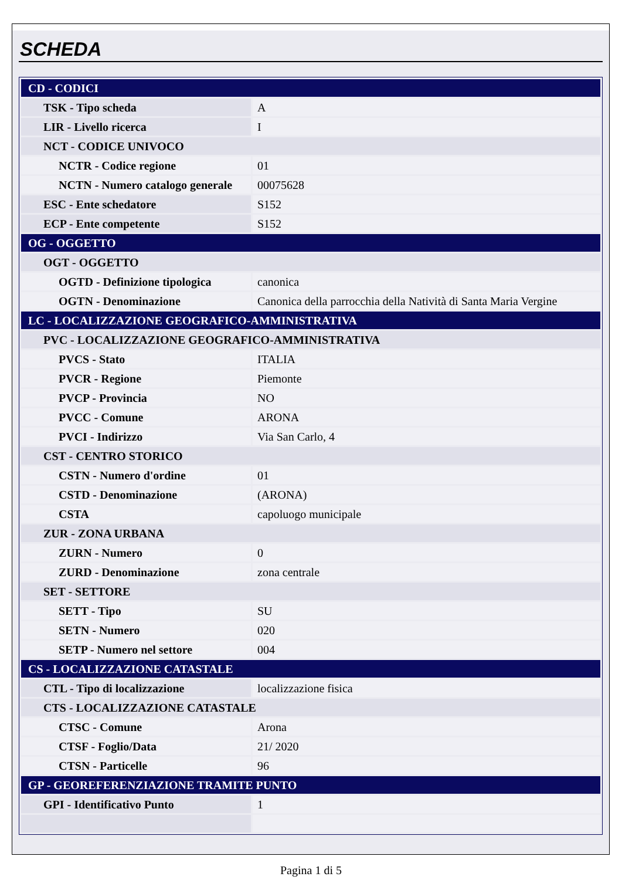SCHEDA
| CD - CODICI | |
| TSK - Tipo scheda | A |
| LIR - Livello ricerca | I |
| NCT - CODICE UNIVOCO | |
| NCTR - Codice regione | 01 |
| NCTN - Numero catalogo generale | 00075628 |
| ESC - Ente schedatore | S152 |
| ECP - Ente competente | S152 |
| OG - OGGETTO | |
| OGT - OGGETTO | |
| OGTD - Definizione tipologica | canonica |
| OGTN - Denominazione | Canonica della parrocchia della Natività di Santa Maria Vergine |
| LC - LOCALIZZAZIONE GEOGRAFICO-AMMINISTRATIVA | |
| PVC - LOCALIZZAZIONE GEOGRAFICO-AMMINISTRATIVA | |
| PVCS - Stato | ITALIA |
| PVCR - Regione | Piemonte |
| PVCP - Provincia | NO |
| PVCC - Comune | ARONA |
| PVCI - Indirizzo | Via San Carlo, 4 |
| CST - CENTRO STORICO | |
| CSTN - Numero d'ordine | 01 |
| CSTD - Denominazione | (ARONA) |
| CSTA | capoluogo municipale |
| ZUR - ZONA URBANA | |
| ZURN - Numero | 0 |
| ZURD - Denominazione | zona centrale |
| SET - SETTORE | |
| SETT - Tipo | SU |
| SETN - Numero | 020 |
| SETP - Numero nel settore | 004 |
| CS - LOCALIZZAZIONE CATASTALE | |
| CTL - Tipo di localizzazione | localizzazione fisica |
| CTS - LOCALIZZAZIONE CATASTALE | |
| CTSC - Comune | Arona |
| CTSF - Foglio/Data | 21/ 2020 |
| CTSN - Particelle | 96 |
| GP - GEOREFERENZIAZIONE TRAMITE PUNTO | |
| GPI - Identificativo Punto | 1 |
Pagina 1 di 5